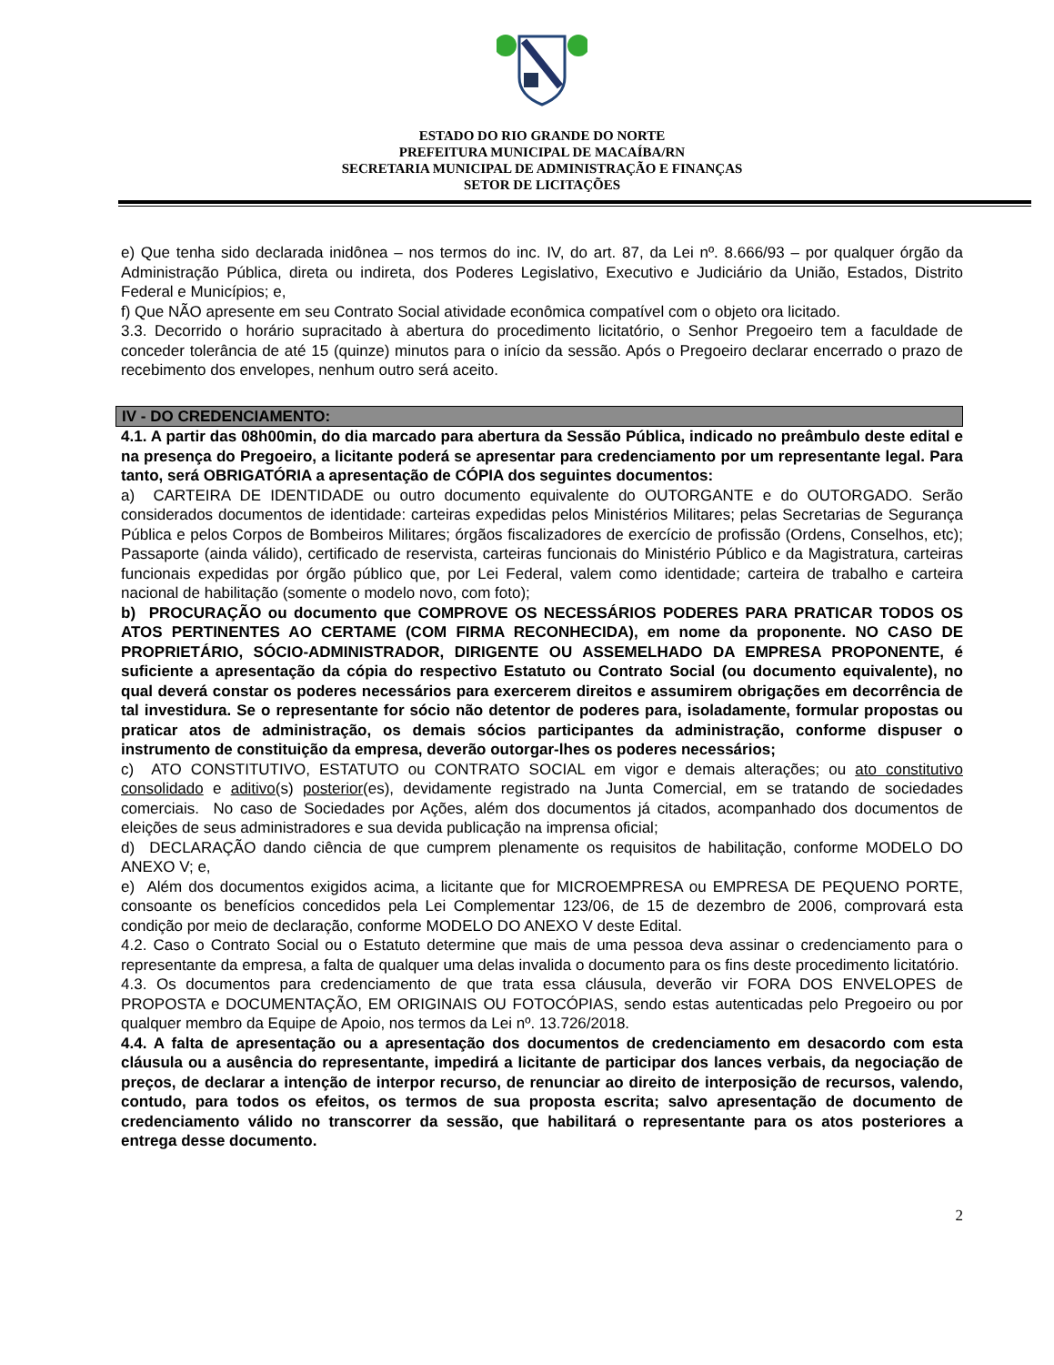ESTADO DO RIO GRANDE DO NORTE
PREFEITURA MUNICIPAL DE MACAÍBA/RN
SECRETARIA MUNICIPAL DE ADMINISTRAÇÃO E FINANÇAS
SETOR DE LICITAÇÕES
e) Que tenha sido declarada inidônea – nos termos do inc. IV, do art. 87, da Lei nº. 8.666/93 – por qualquer órgão da Administração Pública, direta ou indireta, dos Poderes Legislativo, Executivo e Judiciário da União, Estados, Distrito Federal e Municípios; e,
f) Que NÃO apresente em seu Contrato Social atividade econômica compatível com o objeto ora licitado.
3.3. Decorrido o horário supracitado à abertura do procedimento licitatório, o Senhor Pregoeiro tem a faculdade de conceder tolerância de até 15 (quinze) minutos para o início da sessão. Após o Pregoeiro declarar encerrado o prazo de recebimento dos envelopes, nenhum outro será aceito.
IV - DO CREDENCIAMENTO:
4.1. A partir das 08h00min, do dia marcado para abertura da Sessão Pública, indicado no preâmbulo deste edital e na presença do Pregoeiro, a licitante poderá se apresentar para credenciamento por um representante legal. Para tanto, será OBRIGATÓRIA a apresentação de CÓPIA dos seguintes documentos:
a) CARTEIRA DE IDENTIDADE ou outro documento equivalente do OUTORGANTE e do OUTORGADO. Serão considerados documentos de identidade: carteiras expedidas pelos Ministérios Militares; pelas Secretarias de Segurança Pública e pelos Corpos de Bombeiros Militares; órgãos fiscalizadores de exercício de profissão (Ordens, Conselhos, etc); Passaporte (ainda válido), certificado de reservista, carteiras funcionais do Ministério Público e da Magistratura, carteiras funcionais expedidas por órgão público que, por Lei Federal, valem como identidade; carteira de trabalho e carteira nacional de habilitação (somente o modelo novo, com foto);
b) PROCURAÇÃO ou documento que COMPROVE OS NECESSÁRIOS PODERES PARA PRATICAR TODOS OS ATOS PERTINENTES AO CERTAME (COM FIRMA RECONHECIDA), em nome da proponente. NO CASO DE PROPRIETÁRIO, SÓCIO-ADMINISTRADOR, DIRIGENTE OU ASSEMELHADO DA EMPRESA PROPONENTE, é suficiente a apresentação da cópia do respectivo Estatuto ou Contrato Social (ou documento equivalente), no qual deverá constar os poderes necessários para exercerem direitos e assumirem obrigações em decorrência de tal investidura. Se o representante for sócio não detentor de poderes para, isoladamente, formular propostas ou praticar atos de administração, os demais sócios participantes da administração, conforme dispuser o instrumento de constituição da empresa, deverão outorgar-lhes os poderes necessários;
c) ATO CONSTITUTIVO, ESTATUTO ou CONTRATO SOCIAL em vigor e demais alterações; ou ato constitutivo consolidado e aditivo(s) posterior(es), devidamente registrado na Junta Comercial, em se tratando de sociedades comerciais. No caso de Sociedades por Ações, além dos documentos já citados, acompanhado dos documentos de eleições de seus administradores e sua devida publicação na imprensa oficial;
d) DECLARAÇÃO dando ciência de que cumprem plenamente os requisitos de habilitação, conforme MODELO DO ANEXO V; e,
e) Além dos documentos exigidos acima, a licitante que for MICROEMPRESA ou EMPRESA DE PEQUENO PORTE, consoante os benefícios concedidos pela Lei Complementar 123/06, de 15 de dezembro de 2006, comprovará esta condição por meio de declaração, conforme MODELO DO ANEXO V deste Edital.
4.2. Caso o Contrato Social ou o Estatuto determine que mais de uma pessoa deva assinar o credenciamento para o representante da empresa, a falta de qualquer uma delas invalida o documento para os fins deste procedimento licitatório.
4.3. Os documentos para credenciamento de que trata essa cláusula, deverão vir FORA DOS ENVELOPES de PROPOSTA e DOCUMENTAÇÃO, EM ORIGINAIS OU FOTOCÓPIAS, sendo estas autenticadas pelo Pregoeiro ou por qualquer membro da Equipe de Apoio, nos termos da Lei nº. 13.726/2018.
4.4. A falta de apresentação ou a apresentação dos documentos de credenciamento em desacordo com esta cláusula ou a ausência do representante, impedirá a licitante de participar dos lances verbais, da negociação de preços, de declarar a intenção de interpor recurso, de renunciar ao direito de interposição de recursos, valendo, contudo, para todos os efeitos, os termos de sua proposta escrita; salvo apresentação de documento de credenciamento válido no transcorrer da sessão, que habilitará o representante para os atos posteriores a entrega desse documento.
2